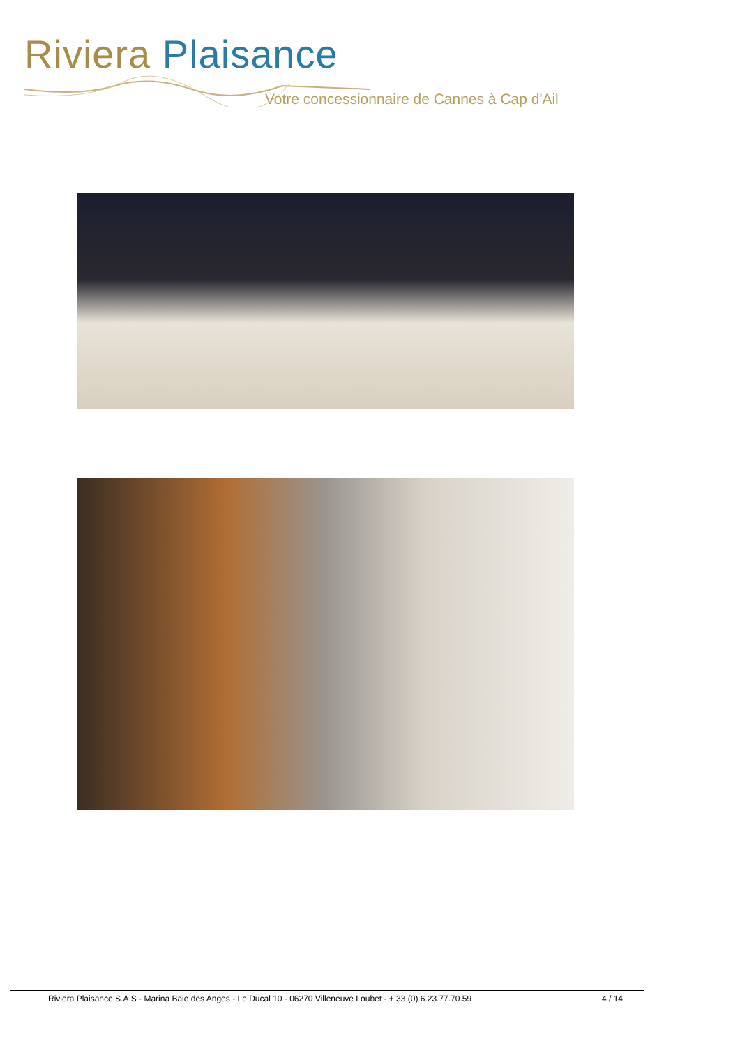Riviera Plaisance
Votre concessionnaire de Cannes à Cap d'Ail
Riviera Plaisance S.A.S - Marina Baie des Anges - Le Ducal 10 - 06270 Villeneuve Loubet - + 33 (0) 6.23.77.70.59 4 / 14